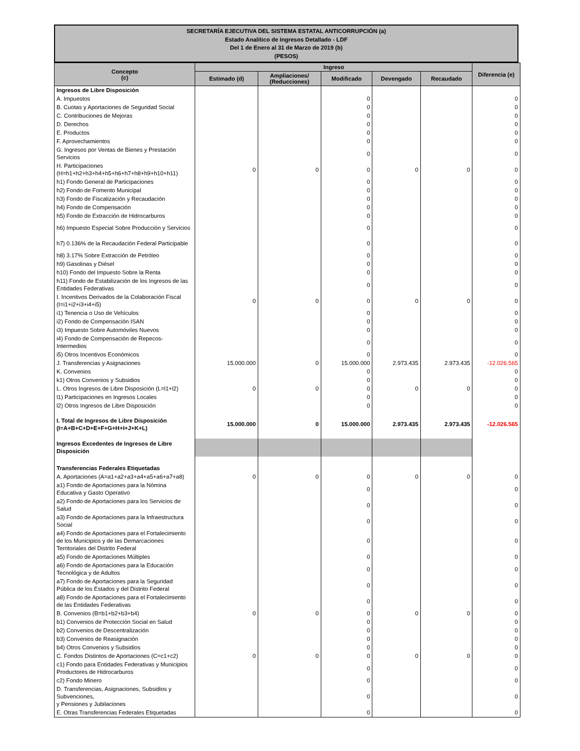SECRETARÍA EJECUTIVA DEL SISTEMA ESTATAL ANTICORRUPCIÓN (a)
Estado Analítico de Ingresos Detallado - LDF
Del 1 de Enero al 31 de Marzo de 2019 (b)
(PESOS)
| Concepto (c) | Ingreso | | | | | Diferencia (e) |
| --- | --- | --- | --- | --- | --- | --- |
| | Estimado (d) | Ampliaciones/ (Reducciones) | Modificado | Devengado | Recaudado | |
| Ingresos de Libre Disposición | | | | | | |
| A. Impuestos | | | 0 | | | 0 |
| B. Cuotas y Aportaciones de Seguridad Social | | | 0 | | | 0 |
| C. Contribuciones de Mejoras | | | 0 | | | 0 |
| D. Derechos | | | 0 | | | 0 |
| E. Productos | | | 0 | | | 0 |
| F. Aprovechamientos | | | 0 | | | 0 |
| G. Ingresos por Ventas de Bienes y Prestación Servicios | | | 0 | | | 0 |
| H. Participaciones (H=h1+h2+h3+h4+h5+h6+h7+h8+h9+h10+h11) | 0 | 0 | 0 | 0 | 0 | 0 |
| h1) Fondo General de Participaciones | | | 0 | | | 0 |
| h2) Fondo de Fomento Municipal | | | 0 | | | 0 |
| h3) Fondo de Fiscalización y Recaudación | | | 0 | | | 0 |
| h4) Fondo de Compensación | | | 0 | | | 0 |
| h5) Fondo de Extracción de Hidrocarburos | | | 0 | | | 0 |
| h6) Impuesto Especial Sobre Producción y Servicios | | | 0 | | | 0 |
| h7) 0.136% de la Recaudación Federal Participable | | | 0 | | | 0 |
| h8) 3.17% Sobre Extracción de Petróleo | | | 0 | | | 0 |
| h9) Gasolinas y Diésel | | | 0 | | | 0 |
| h10) Fondo del Impuesto Sobre la Renta | | | 0 | | | 0 |
| h11) Fondo de Estabilización de los Ingresos de las Entidades Federativas | | | 0 | | | 0 |
| I. Incentivos Derivados de la Colaboración Fiscal (I=i1+i2+i3+i4+i5) | 0 | 0 | 0 | 0 | 0 | 0 |
| i1) Tenencia o Uso de Vehículos | | | 0 | | | 0 |
| i2) Fondo de Compensación ISAN | | | 0 | | | 0 |
| i3) Impuesto Sobre Automóviles Nuevos | | | 0 | | | 0 |
| i4) Fondo de Compensación de Repecos-Intermedios | | | 0 | | | 0 |
| i5) Otros Incentivos Económicos | | | 0 | | | 0 |
| J. Transferencias y Asignaciones | 15.000.000 | 0 | 15.000.000 | 2.973.435 | 2.973.435 | -12.026.565 |
| K. Convenios | | | 0 | | | 0 |
| k1) Otros Convenios y Subsidios | | | 0 | | | 0 |
| L. Otros Ingresos de Libre Disposición (L=l1+l2) | 0 | 0 | 0 | 0 | 0 | 0 |
| l1) Participaciones en Ingresos Locales | | | 0 | | | 0 |
| l2) Otros Ingresos de Libre Disposición | | | 0 | | | 0 |
| I. Total de Ingresos de Libre Disposición (I=A+B+C+D+E+F+G+H+I+J+K+L) | 15.000.000 | 0 | 15.000.000 | 2.973.435 | 2.973.435 | -12.026.565 |
| Ingresos Excedentes de Ingresos de Libre Disposición | | | | | | |
| Transferencias Federales Etiquetadas | | | | | | |
| A. Aportaciones (A=a1+a2+a3+a4+a5+a6+a7+a8) | 0 | 0 | 0 | 0 | 0 | 0 |
| a1) Fondo de Aportaciones para la Nómina Educativa y Gasto Operativo | | | 0 | | | 0 |
| a2) Fondo de Aportaciones para los Servicios de Salud | | | 0 | | | 0 |
| a3) Fondo de Aportaciones para la Infraestructura Social | | | 0 | | | 0 |
| a4) Fondo de Aportaciones para el Fortalecimiento de los Municipios y de las Demarcaciones Territoriales del Distrito Federal | | | 0 | | | 0 |
| a5) Fondo de Aportaciones Múltiples | | | 0 | | | 0 |
| a6) Fondo de Aportaciones para la Educación Tecnológica y de Adultos | | | 0 | | | 0 |
| a7) Fondo de Aportaciones para la Seguridad Pública de los Estados y del Distrito Federal | | | 0 | | | 0 |
| a8) Fondo de Aportaciones para el Fortalecimiento de las Entidades Federativas | | | 0 | | | 0 |
| B. Convenios (B=b1+b2+b3+b4) | 0 | 0 | 0 | 0 | 0 | 0 |
| b1) Convenios de Protección Social en Salud | | | 0 | | | 0 |
| b2) Convenios de Descentralización | | | 0 | | | 0 |
| b3) Convenios de Reasignación | | | 0 | | | 0 |
| b4) Otros Convenios y Subsidios | | | 0 | | | 0 |
| C. Fondos Distintos de Aportaciones (C=c1+c2) | 0 | 0 | 0 | 0 | 0 | 0 |
| c1) Fondo para Entidades Federativas y Municipios Productores de Hidrocarburos | | | 0 | | | 0 |
| c2) Fondo Minero | | | 0 | | | 0 |
| D. Transferencias, Asignaciones, Subsidios y Subvenciones, y Pensiones y Jubilaciones | | | 0 | | | 0 |
| E. Otras Transferencias Federales Etiquetadas | | | 0 | | | 0 |